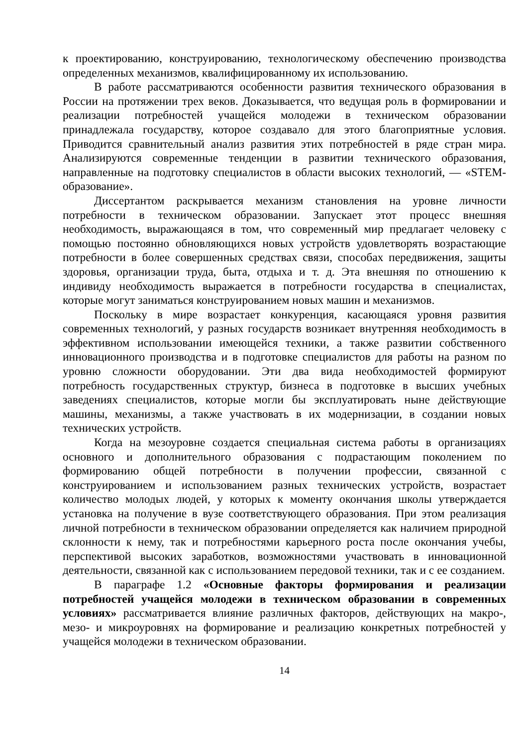к проектированию, конструированию, технологическому обеспечению производства определенных механизмов, квалифицированному их использованию.
В работе рассматриваются особенности развития технического образования в России на протяжении трех веков. Доказывается, что ведущая роль в формировании и реализации потребностей учащейся молодежи в техническом образовании принадлежала государству, которое создавало для этого благоприятные условия. Приводится сравнительный анализ развития этих потребностей в ряде стран мира. Анализируются современные тенденции в развитии технического образования, направленные на подготовку специалистов в области высоких технологий, — «STEM-образование».
Диссертантом раскрывается механизм становления на уровне личности потребности в техническом образовании. Запускает этот процесс внешняя необходимость, выражающаяся в том, что современный мир предлагает человеку с помощью постоянно обновляющихся новых устройств удовлетворять возрастающие потребности в более совершенных средствах связи, способах передвижения, защиты здоровья, организации труда, быта, отдыха и т. д. Эта внешняя по отношению к индивиду необходимость выражается в потребности государства в специалистах, которые могут заниматься конструированием новых машин и механизмов.
Поскольку в мире возрастает конкуренция, касающаяся уровня развития современных технологий, у разных государств возникает внутренняя необходимость в эффективном использовании имеющейся техники, а также развитии собственного инновационного производства и в подготовке специалистов для работы на разном по уровню сложности оборудовании. Эти два вида необходимостей формируют потребность государственных структур, бизнеса в подготовке в высших учебных заведениях специалистов, которые могли бы эксплуатировать ныне действующие машины, механизмы, а также участвовать в их модернизации, в создании новых технических устройств.
Когда на мезоуровне создается специальная система работы в организациях основного и дополнительного образования с подрастающим поколением по формированию общей потребности в получении профессии, связанной с конструированием и использованием разных технических устройств, возрастает количество молодых людей, у которых к моменту окончания школы утверждается установка на получение в вузе соответствующего образования. При этом реализация личной потребности в техническом образовании определяется как наличием природной склонности к нему, так и потребностями карьерного роста после окончания учебы, перспективой высоких заработков, возможностями участвовать в инновационной деятельности, связанной как с использованием передовой техники, так и с ее созданием.
В параграфе 1.2 «Основные факторы формирования и реализации потребностей учащейся молодежи в техническом образовании в современных условиях» рассматривается влияние различных факторов, действующих на макро-, мезо- и микроуровнях на формирование и реализацию конкретных потребностей у учащейся молодежи в техническом образовании.
14